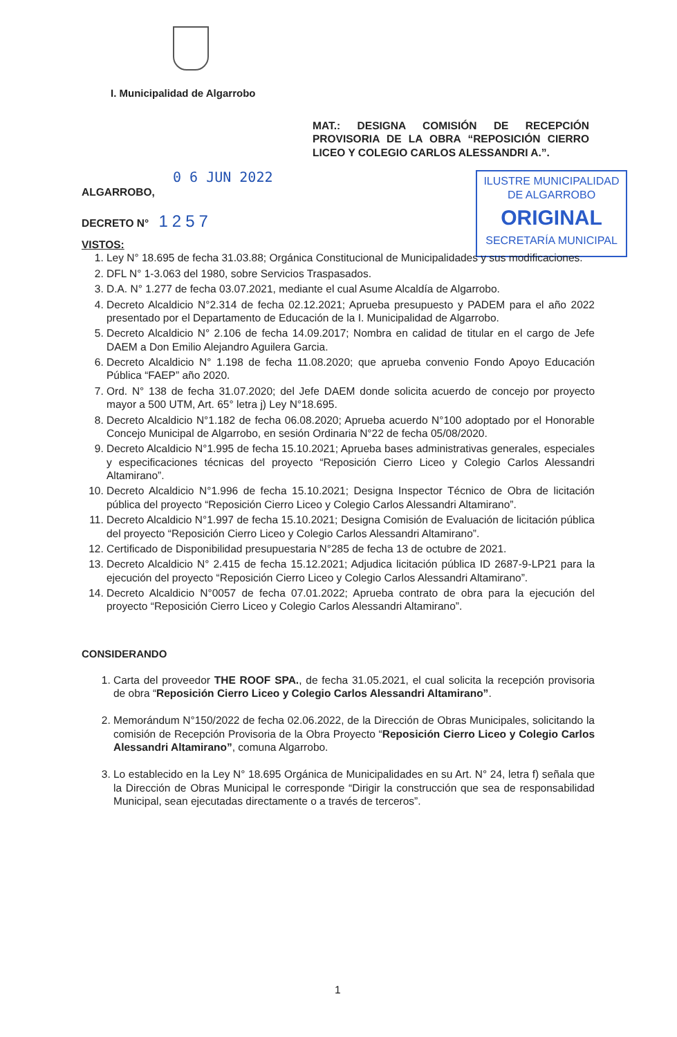I. Municipalidad de Algarrobo
MAT.: DESIGNA COMISIÓN DE RECEPCIÓN PROVISORIA DE LA OBRA “REPOSICIÓN CIERRO LICEO Y COLEGIO CARLOS ALESSANDRI A.”.
0 6 JUN 2022
ALGARROBO,
DECRETO N° 1257
ILUSTRE MUNICIPALIDAD
DE ALGARROBO
ORIGINAL
SECRETARÍA MUNICIPAL
VISTOS:
1. Ley N° 18.695 de fecha 31.03.88; Orgánica Constitucional de Municipalidades y sus modificaciones.
2. DFL N° 1-3.063 del 1980, sobre Servicios Traspasados.
3. D.A. N° 1.277 de fecha 03.07.2021, mediante el cual Asume Alcaldía de Algarrobo.
4. Decreto Alcaldicio N°2.314 de fecha 02.12.2021; Aprueba presupuesto y PADEM para el año 2022 presentado por el Departamento de Educación de la I. Municipalidad de Algarrobo.
5. Decreto Alcaldicio N° 2.106 de fecha 14.09.2017; Nombra en calidad de titular en el cargo de Jefe DAEM a Don Emilio Alejandro Aguilera Garcia.
6. Decreto Alcaldicio N° 1.198 de fecha 11.08.2020; que aprueba convenio Fondo Apoyo Educación Pública “FAEP” año 2020.
7. Ord. N° 138 de fecha 31.07.2020; del Jefe DAEM donde solicita acuerdo de concejo por proyecto mayor a 500 UTM, Art. 65° letra j) Ley N°18.695.
8. Decreto Alcaldicio N°1.182 de fecha 06.08.2020; Aprueba acuerdo N°100 adoptado por el Honorable Concejo Municipal de Algarrobo, en sesión Ordinaria N°22 de fecha 05/08/2020.
9. Decreto Alcaldicio N°1.995 de fecha 15.10.2021; Aprueba bases administrativas generales, especiales y especificaciones técnicas del proyecto “Reposición Cierro Liceo y Colegio Carlos Alessandri Altamirano”.
10. Decreto Alcaldicio N°1.996 de fecha 15.10.2021; Designa Inspector Técnico de Obra de licitación pública del proyecto “Reposición Cierro Liceo y Colegio Carlos Alessandri Altamirano”.
11. Decreto Alcaldicio N°1.997 de fecha 15.10.2021; Designa Comisión de Evaluación de licitación pública del proyecto “Reposición Cierro Liceo y Colegio Carlos Alessandri Altamirano”.
12. Certificado de Disponibilidad presupuestaria N°285 de fecha 13 de octubre de 2021.
13. Decreto Alcaldicio N° 2.415 de fecha 15.12.2021; Adjudica licitación pública ID 2687-9-LP21 para la ejecución del proyecto “Reposición Cierro Liceo y Colegio Carlos Alessandri Altamirano”.
14. Decreto Alcaldicio N°0057 de fecha 07.01.2022; Aprueba contrato de obra para la ejecución del proyecto “Reposición Cierro Liceo y Colegio Carlos Alessandri Altamirano”.
CONSIDERANDO
1. Carta del proveedor THE ROOF SPA., de fecha 31.05.2021, el cual solicita la recepción provisoria de obra “Reposición Cierro Liceo y Colegio Carlos Alessandri Altamirano”.
2. Memorándum N°150/2022 de fecha 02.06.2022, de la Dirección de Obras Municipales, solicitando la comisión de Recepción Provisoria de la Obra Proyecto “Reposición Cierro Liceo y Colegio Carlos Alessandri Altamirano”, comuna Algarrobo.
3. Lo establecido en la Ley N° 18.695 Orgánica de Municipalidades en su Art. N° 24, letra f) señala que la Dirección de Obras Municipal le corresponde “Dirigir la construcción que sea de responsabilidad Municipal, sean ejecutadas directamente o a través de terceros”.
1